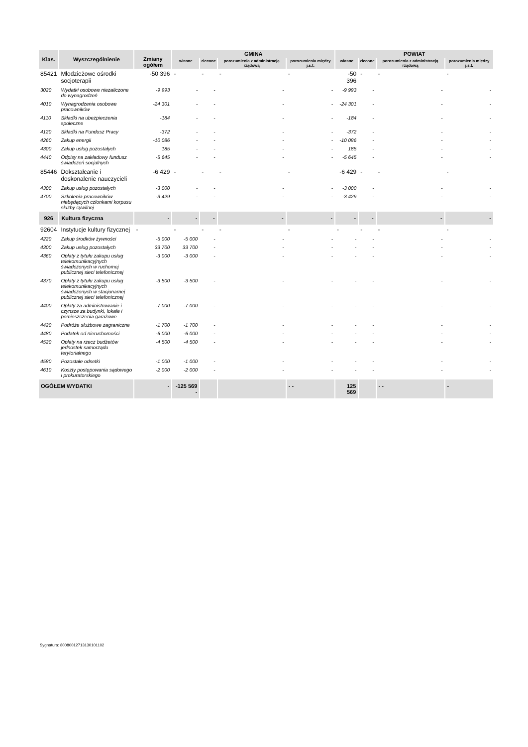| Klas. | Wyszczególnienie | Zmiany ogółem | GMINA | | | | POWIAT | | | |
| --- | --- | --- | --- | --- | --- | --- | --- | --- | --- | --- |
| | | | własne | zlecone | porozumienia z administracją rządową | porozumienia między j.s.t. | własne | zlecone | porozumienia z administracją rządową | porozumienia między j.s.t. |
| 85421 | Młodzieżowe ośrodki socjoterapii | -50 396 | - | - | - | - | -50 396 | - | - | - |
| 3020 | Wydatki osobowe niezaliczone do wynagrodzeń | -9 993 | - | - | - | - | -9 993 | - | - | - |
| 4010 | Wynagrodzenia osobowe pracowników | -24 301 | - | - | - | - | -24 301 | - | - | - |
| 4110 | Składki na ubezpieczenia społeczne | -184 | - | - | - | - | -184 | - | - | - |
| 4120 | Składki na Fundusz Pracy | -372 | - | - | - | - | -372 | - | - | - |
| 4260 | Zakup energii | -10 086 | - | - | - | - | -10 086 | - | - | - |
| 4300 | Zakup usług pozostałych | 185 | - | - | - | - | 185 | - | - | - |
| 4440 | Odpisy na zakładowy fundusz świadczeń socjalnych | -5 645 | - | - | - | - | -5 645 | - | - | - |
| 85446 | Dokształcanie i doskonalenie nauczycieli | -6 429 | - | - | - | - | -6 429 | - | - | - |
| 4300 | Zakup usług pozostałych | -3 000 | - | - | - | - | -3 000 | - | - | - |
| 4700 | Szkolenia pracowników niebędących członkami korpusu służby cywilnej | -3 429 | - | - | - | - | -3 429 | - | - | - |
| 926 | Kultura fizyczna | - | - | - | - | - | - | - | - | - |
| 92604 | Instytucje kultury fizycznej | - | - | - | - | - | - | - | - | - |
| 4220 | Zakup środków żywności | -5 000 | -5 000 | - | - | - | - | - | - | - |
| 4300 | Zakup usług pozostałych | 33 700 | 33 700 | - | - | - | - | - | - | - |
| 4360 | Opłaty z tytułu zakupu usług telekomunikacyjnych świadczonych w ruchomej publicznej sieci telefonicznej | -3 000 | -3 000 | - | - | - | - | - | - | - |
| 4370 | Opłaty z tytułu zakupu usług telekomunikacyjnych świadczonych w stacjonarnej publicznej sieci telefonicznej | -3 500 | -3 500 | - | - | - | - | - | - | - |
| 4400 | Opłaty za administrowanie i czynsze za budynki, lokale i pomieszczenia garażowe | -7 000 | -7 000 | - | - | - | - | - | - | - |
| 4420 | Podróże służbowe zagraniczne | -1 700 | -1 700 | - | - | - | - | - | - | - |
| 4480 | Podatek od nieruchomości | -6 000 | -6 000 | - | - | - | - | - | - | - |
| 4520 | Opłaty na rzecz budżetów jednostek samorządu terytorialnego | -4 500 | -4 500 | - | - | - | - | - | - | - |
| 4580 | Pozostałe odsetki | -1 000 | -1 000 | - | - | - | - | - | - | - |
| 4610 | Koszty postępowania sądowego i prokuratorskiego | -2 000 | -2 000 | - | - | - | - | - | - | - |
| OGÓŁEM WYDATKI | | - | -125 569 - | | | - - | 125 569 | | - - | - |
Sygnatura: 80080012713130101102